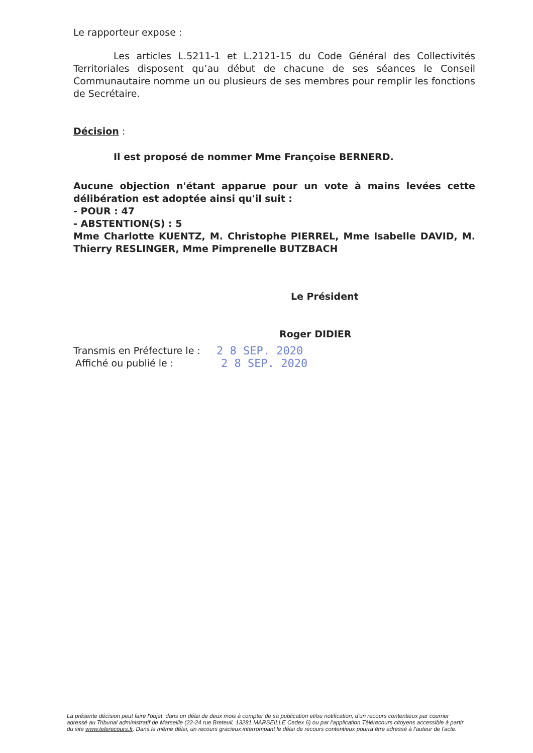Le rapporteur expose :
Les articles L.5211-1 et L.2121-15 du Code Général des Collectivités Territoriales disposent qu’au début de chacune de ses séances le Conseil Communautaire nomme un ou plusieurs de ses membres pour remplir les fonctions de Secrétaire.
Décision :
Il est proposé de nommer Mme Françoise BERNERD.
Aucune objection n'étant apparue pour un vote à mains levées cette délibération est adoptée ainsi qu'il suit :
- POUR : 47
- ABSTENTION(S) : 5
Mme Charlotte KUENTZ, M. Christophe PIERREL, Mme Isabelle DAVID, M. Thierry RESLINGER, Mme Pimprenelle BUTZBACH
Le Président
Roger DIDIER
Transmis en Préfecture le : 2 8 SEP. 2020
Affiché ou publié le : 2 8 SEP. 2020
La présente décision peut faire l'objet, dans un délai de deux mois à compter de sa publication et/ou notification, d'un recours contentieux par courrier adressé au Tribunal administratif de Marseille (22-24 rue Breteuil, 13281 MARSEILLE Cedex 6) ou par l'application Télérecours citoyens accessible à partir du site www.telerecours.fr. Dans le même délai, un recours gracieux interrompant le délai de recours contentieux pourra être adressé à l'auteur de l'acte.